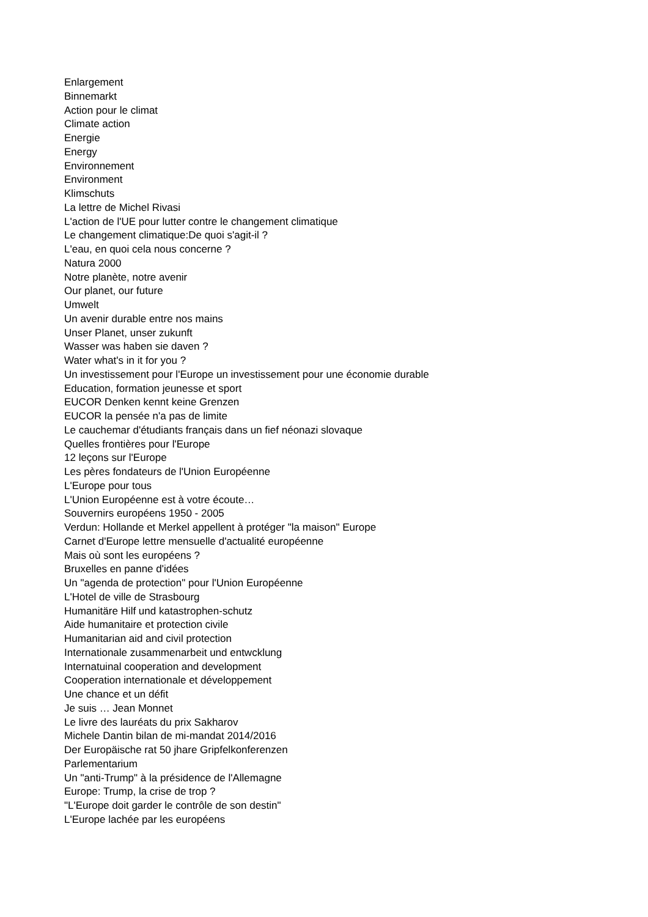Enlargement
Binnemarkt
Action pour le climat
Climate action
Energie
Energy
Environnement
Environment
Klimschuts
La lettre de Michel Rivasi
L'action de l'UE pour lutter contre le changement climatique
Le changement climatique:De quoi s'agit-il ?
L'eau, en quoi cela nous concerne ?
Natura 2000
Notre planète, notre avenir
Our planet, our future
Umwelt
Un avenir durable entre nos mains
Unser Planet, unser zukunft
Wasser was haben sie daven ?
Water what's in it for you ?
Un investissement pour l'Europe un investissement pour une économie durable
Education, formation jeunesse et sport
EUCOR Denken kennt keine Grenzen
EUCOR la pensée n'a pas de limite
Le cauchemar d'étudiants français dans un fief néonazi slovaque
Quelles frontières pour l'Europe
12 leçons sur l'Europe
Les pères fondateurs de l'Union Européenne
L'Europe pour tous
L'Union Européenne est à votre écoute…
Souvernirs européens 1950 - 2005
Verdun: Hollande et Merkel appellent à protéger "la maison" Europe
Carnet d'Europe lettre mensuelle d'actualité européenne
Mais où sont les européens ?
Bruxelles en panne d'idées
Un "agenda de protection" pour l'Union Européenne
L'Hotel de ville de Strasbourg
Humanitäre Hilf und katastrophen-schutz
Aide humanitaire et protection civile
Humanitarian aid and civil protection
Internationale zusammenarbeit und entwcklung
Internatuinal cooperation and development
Cooperation internationale et développement
Une chance et un défit
Je suis … Jean Monnet
Le livre des lauréats du prix Sakharov
Michele Dantin bilan de mi-mandat 2014/2016
Der Europäische rat 50 jhare Gripfelkonferenzen
Parlementarium
Un "anti-Trump" à la présidence de l'Allemagne
Europe: Trump, la crise de trop ?
"L'Europe doit garder le contrôle de son destin"
L'Europe lachée par les européens